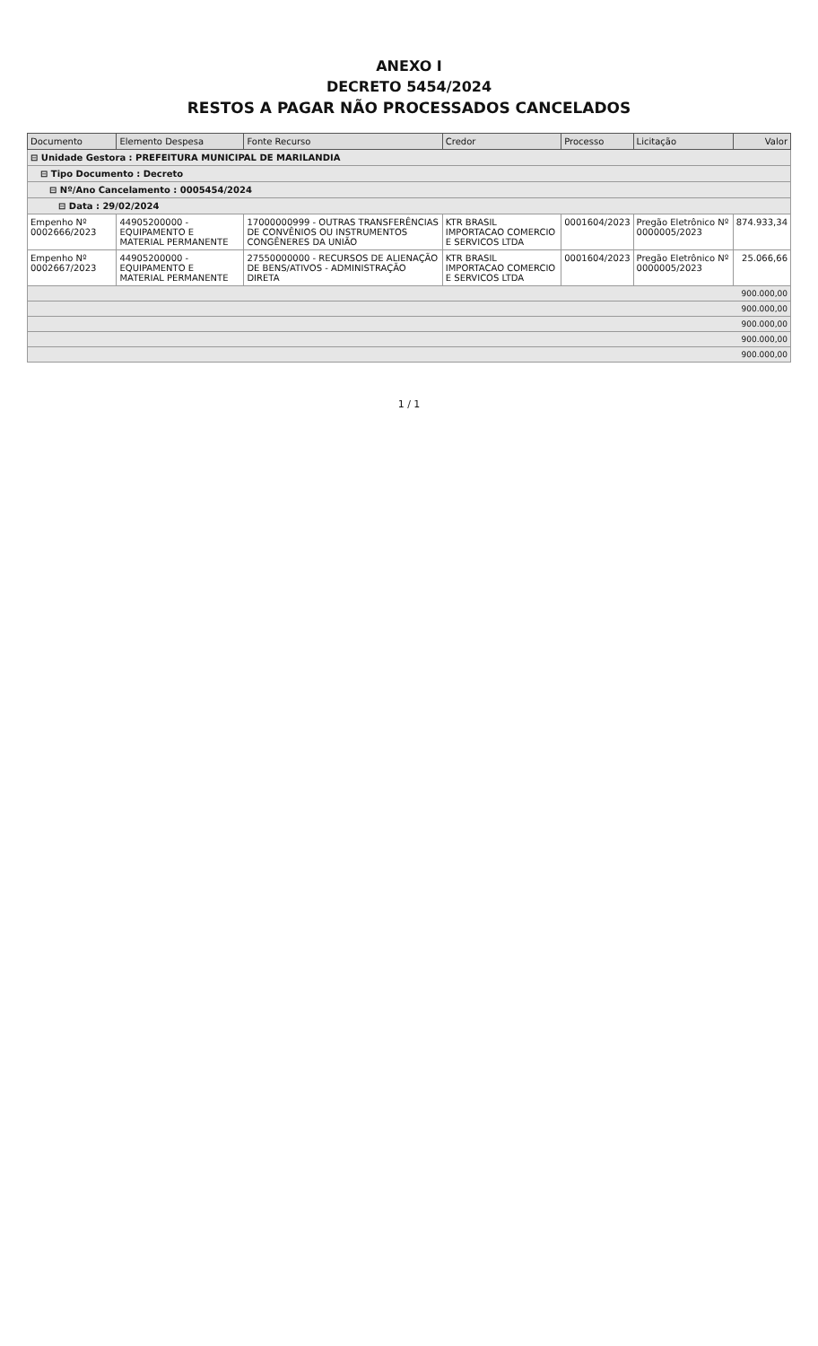ANEXO I
DECRETO 5454/2024
RESTOS A PAGAR NÃO PROCESSADOS CANCELADOS
| Documento | Elemento Despesa | Fonte Recurso | Credor | Processo | Licitação | Valor |
| --- | --- | --- | --- | --- | --- | --- |
| ⊟ Unidade Gestora : PREFEITURA MUNICIPAL DE MARILANDIA | | | | | | |
| ⊟ Tipo Documento : Decreto | | | | | | |
| ⊟ Nº/Ano Cancelamento : 0005454/2024 | | | | | | |
| ⊟ Data : 29/02/2024 | | | | | | |
| Empenho Nº 0002666/2023 | 44905200000 - EQUIPAMENTO E MATERIAL PERMANENTE | 17000000999 - OUTRAS TRANSFERÊNCIAS DE CONVÊNIOS OU INSTRUMENTOS CONGÊNERES DA UNIÃO | KTR BRASIL IMPORTACAO COMERCIO E SERVICOS LTDA | 0001604/2023 | Pregão Eletrônico Nº 0000005/2023 | 874.933,34 |
| Empenho Nº 0002667/2023 | 44905200000 - EQUIPAMENTO E MATERIAL PERMANENTE | 27550000000 - RECURSOS DE ALIENAÇÃO DE BENS/ATIVOS - ADMINISTRAÇÃO DIRETA | KTR BRASIL IMPORTACAO COMERCIO E SERVICOS LTDA | 0001604/2023 | Pregão Eletrônico Nº 0000005/2023 | 25.066,66 |
| 900.000,00 | | | | | | |
| 900.000,00 | | | | | | |
| 900.000,00 | | | | | | |
| 900.000,00 | | | | | | |
| 900.000,00 | | | | | | |
1 / 1